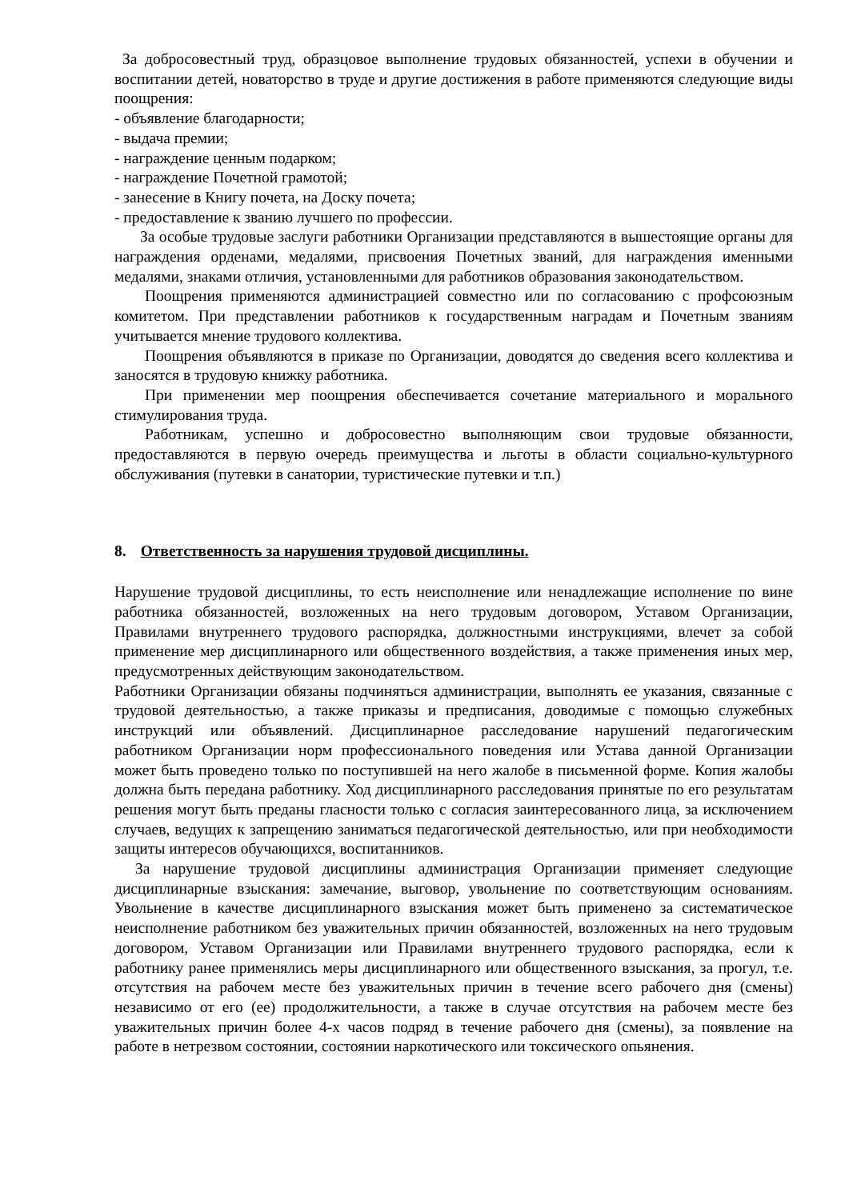За добросовестный труд, образцовое выполнение трудовых обязанностей, успехи в обучении и воспитании детей, новаторство в труде и другие достижения в работе применяются следующие виды поощрения:
- объявление благодарности;
- выдача премии;
- награждение ценным подарком;
- награждение Почетной грамотой;
- занесение в Книгу почета, на Доску почета;
- предоставление к званию лучшего по профессии.
За особые трудовые заслуги работники Организации представляются в вышестоящие органы для награждения орденами, медалями, присвоения Почетных званий, для награждения именными медалями, знаками отличия, установленными для работников образования законодательством.
Поощрения применяются администрацией совместно или по согласованию с профсоюзным комитетом. При представлении работников к государственным наградам и Почетным званиям учитывается мнение трудового коллектива.
Поощрения объявляются в приказе по Организации, доводятся до сведения всего коллектива и заносятся в трудовую книжку работника.
При применении мер поощрения обеспечивается сочетание материального и морального стимулирования труда.
Работникам, успешно и добросовестно выполняющим свои трудовые обязанности, предоставляются в первую очередь преимущества и льготы в области социально-культурного обслуживания (путевки в санатории, туристические путевки и т.п.)
8. Ответственность за нарушения трудовой дисциплины.
Нарушение трудовой дисциплины, то есть неисполнение или ненадлежащие исполнение по вине работника обязанностей, возложенных на него трудовым договором, Уставом Организации, Правилами внутреннего трудового распорядка, должностными инструкциями, влечет за собой применение мер дисциплинарного или общественного воздействия, а также применения иных мер, предусмотренных действующим законодательством.
Работники Организации обязаны подчиняться администрации, выполнять ее указания, связанные с трудовой деятельностью, а также приказы и предписания, доводимые с помощью служебных инструкций или объявлений. Дисциплинарное расследование нарушений педагогическим работником Организации норм профессионального поведения или Устава данной Организации может быть проведено только по поступившей на него жалобе в письменной форме. Копия жалобы должна быть передана работнику. Ход дисциплинарного расследования принятые по его результатам решения могут быть преданы гласности только с согласия заинтересованного лица, за исключением случаев, ведущих к запрещению заниматься педагогической деятельностью, или при необходимости защиты интересов обучающихся, воспитанников.
За нарушение трудовой дисциплины администрация Организации применяет следующие дисциплинарные взыскания: замечание, выговор, увольнение по соответствующим основаниям. Увольнение в качестве дисциплинарного взыскания может быть применено за систематическое неисполнение работником без уважительных причин обязанностей, возложенных на него трудовым договором, Уставом Организации или Правилами внутреннего трудового распорядка, если к работнику ранее применялись меры дисциплинарного или общественного взыскания, за прогул, т.е. отсутствия на рабочем месте без уважительных причин в течение всего рабочего дня (смены) независимо от его (ее) продолжительности, а также в случае отсутствия на рабочем месте без уважительных причин более 4-х часов подряд в течение рабочего дня (смены), за появление на работе в нетрезвом состоянии, состоянии наркотического или токсического опьянения.